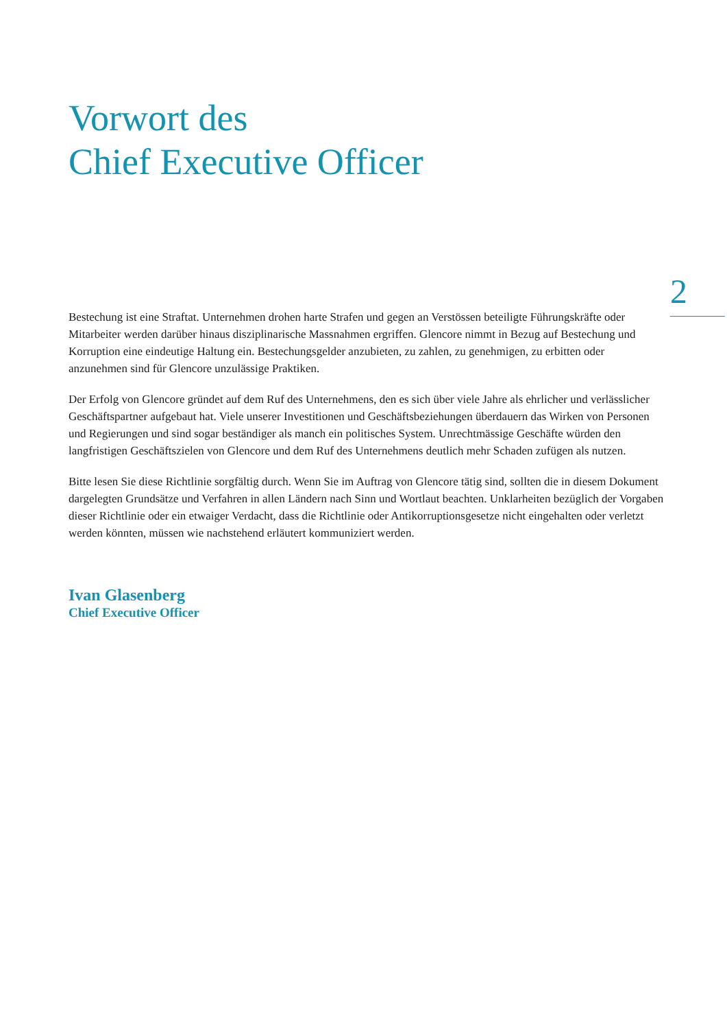Vorwort des
Chief Executive Officer
2
Bestechung ist eine Straftat. Unternehmen drohen harte Strafen und gegen an Verstössen beteiligte Führungskräfte oder Mitarbeiter werden darüber hinaus disziplinarische Massnahmen ergriffen. Glencore nimmt in Bezug auf Bestechung und Korruption eine eindeutige Haltung ein. Bestechungsgelder anzubieten, zu zahlen, zu genehmigen, zu erbitten oder anzunehmen sind für Glencore unzulässige Praktiken.
Der Erfolg von Glencore gründet auf dem Ruf des Unternehmens, den es sich über viele Jahre als ehrlicher und verlässlicher Geschäftspartner aufgebaut hat. Viele unserer Investitionen und Geschäftsbeziehungen überdauern das Wirken von Personen und Regierungen und sind sogar beständiger als manch ein politisches System. Unrechtmässige Geschäfte würden den langfristigen Geschäftszielen von Glencore und dem Ruf des Unternehmens deutlich mehr Schaden zufügen als nutzen.
Bitte lesen Sie diese Richtlinie sorgfältig durch. Wenn Sie im Auftrag von Glencore tätig sind, sollten die in diesem Dokument dargelegten Grundsätze und Verfahren in allen Ländern nach Sinn und Wortlaut beachten. Unklarheiten bezüglich der Vorgaben dieser Richtlinie oder ein etwaiger Verdacht, dass die Richtlinie oder Antikorruptionsgesetze nicht eingehalten oder verletzt werden könnten, müssen wie nachstehend erläutert kommuniziert werden.
Ivan Glasenberg
Chief Executive Officer